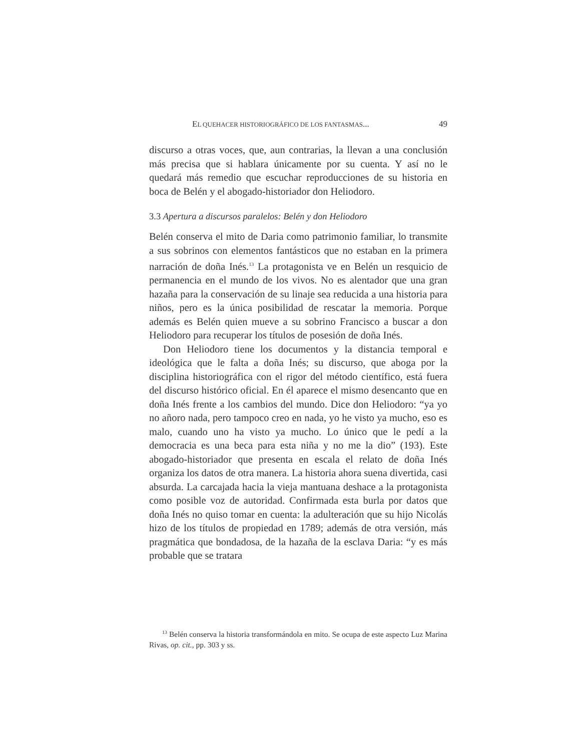EL QUEHACER HISTORIOGRÁFICO DE LOS FANTASMAS... 49
discurso a otras voces, que, aun contrarias, la llevan a una conclusión más precisa que si hablara únicamente por su cuenta. Y así no le quedará más remedio que escuchar reproducciones de su historia en boca de Belén y el abogado-historiador don Heliodoro.
3.3 Apertura a discursos paralelos: Belén y don Heliodoro
Belén conserva el mito de Daria como patrimonio familiar, lo transmite a sus sobrinos con elementos fantásticos que no estaban en la primera narración de doña Inés.<sup>13</sup> La protagonista ve en Belén un resquicio de permanencia en el mundo de los vivos. No es alentador que una gran hazaña para la conservación de su linaje sea reducida a una historia para niños, pero es la única posibilidad de rescatar la memoria. Porque además es Belén quien mueve a su sobrino Francisco a buscar a don Heliodoro para recuperar los títulos de posesión de doña Inés.
Don Heliodoro tiene los documentos y la distancia temporal e ideológica que le falta a doña Inés; su discurso, que aboga por la disciplina historiográfica con el rigor del método científico, está fuera del discurso histórico oficial. En él aparece el mismo desencanto que en doña Inés frente a los cambios del mundo. Dice don Heliodoro: “ya yo no añoro nada, pero tampoco creo en nada, yo he visto ya mucho, eso es malo, cuando uno ha visto ya mucho. Lo único que le pedí a la democracia es una beca para esta niña y no me la dio” (193). Este abogado-historiador que presenta en escala el relato de doña Inés organiza los datos de otra manera. La historia ahora suena divertida, casi absurda. La carcajada hacia la vieja mantuana deshace a la protagonista como posible voz de autoridad. Confirmada esta burla por datos que doña Inés no quiso tomar en cuenta: la adulteración que su hijo Nicolás hizo de los títulos de propiedad en 1789; además de otra versión, más pragmática que bondadosa, de la hazaña de la esclava Daria: “y es más probable que se tratara
<sup>13</sup> Belén conserva la historia transformándola en mito. Se ocupa de este aspecto Luz Marina Rivas, op. cit., pp. 303 y ss.